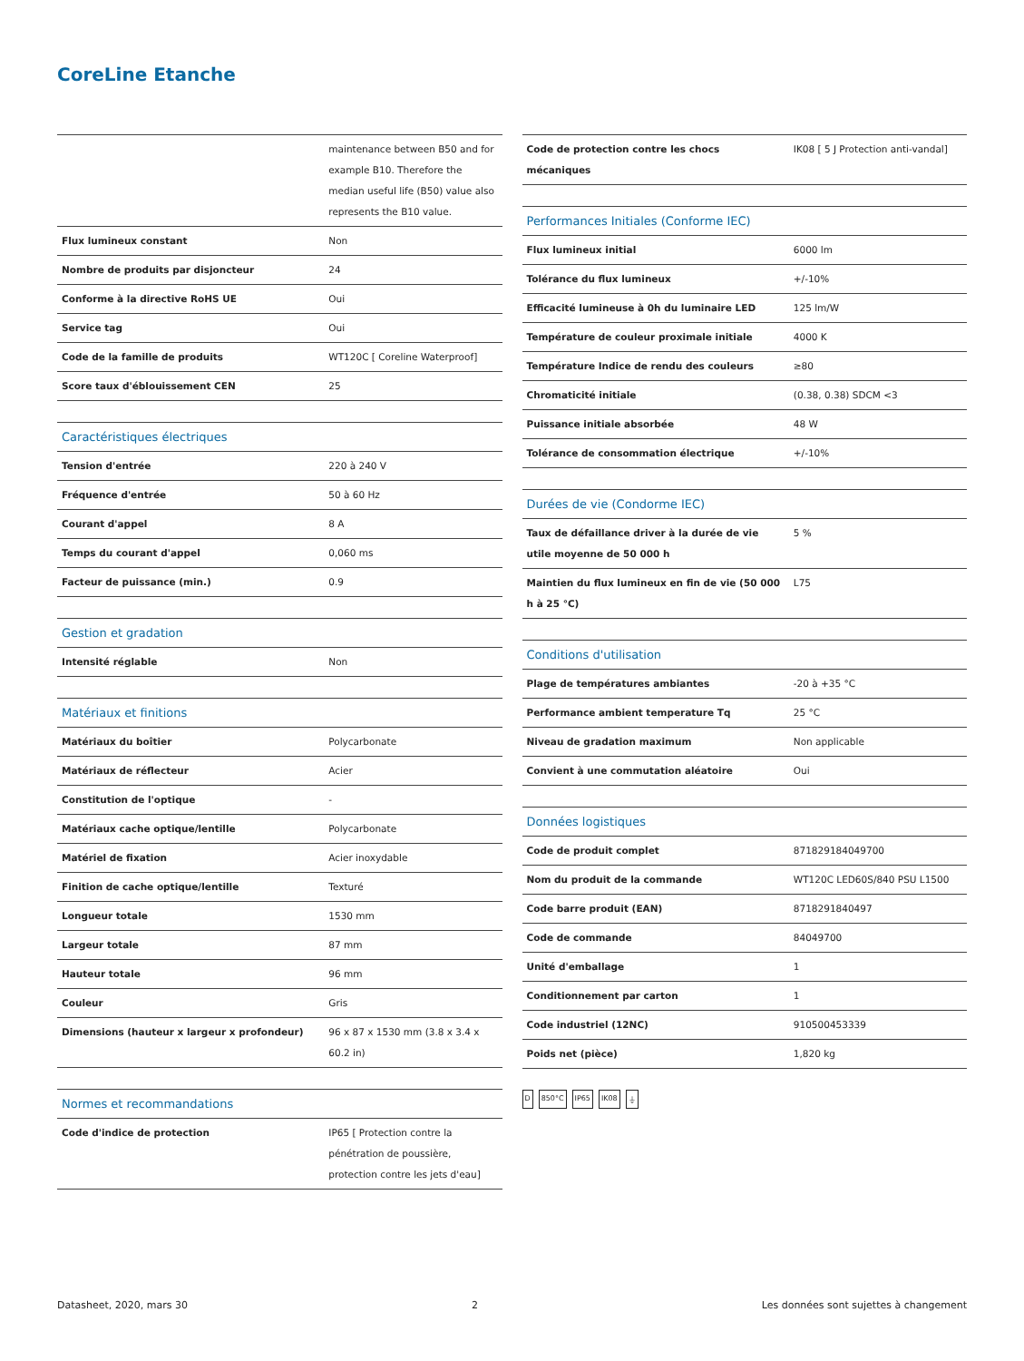CoreLine Etanche
| | maintenance between B50 and for example B10. Therefore the median useful life (B50) value also represents the B10 value. |
| Flux lumineux constant | Non |
| Nombre de produits par disjoncteur | 24 |
| Conforme à la directive RoHS UE | Oui |
| Service tag | Oui |
| Code de la famille de produits | WT120C [ Coreline Waterproof] |
| Score taux d'éblouissement CEN | 25 |
| Caractéristiques électriques | |
| --- | --- |
| Tension d'entrée | 220 à 240 V |
| Fréquence d'entrée | 50 à 60 Hz |
| Courant d'appel | 8 A |
| Temps du courant d'appel | 0,060 ms |
| Facteur de puissance (min.) | 0.9 |
| Gestion et gradation | |
| --- | --- |
| Intensité réglable | Non |
| Matériaux et finitions | |
| --- | --- |
| Matériaux du boîtier | Polycarbonate |
| Matériaux de réflecteur | Acier |
| Constitution de l'optique | - |
| Matériaux cache optique/lentille | Polycarbonate |
| Matériel de fixation | Acier inoxydable |
| Finition de cache optique/lentille | Texturé |
| Longueur totale | 1530 mm |
| Largeur totale | 87 mm |
| Hauteur totale | 96 mm |
| Couleur | Gris |
| Dimensions (hauteur x largeur x profondeur) | 96 x 87 x 1530 mm (3.8 x 3.4 x 60.2 in) |
| Normes et recommandations | |
| --- | --- |
| Code d'indice de protection | IP65 [ Protection contre la pénétration de poussière, protection contre les jets d'eau] |
| Code de protection contre les chocs mécaniques | IK08 [ 5 J Protection anti-vandal] |
| Performances Initiales (Conforme IEC) | |
| --- | --- |
| Flux lumineux initial | 6000 lm |
| Tolérance du flux lumineux | +/-10% |
| Efficacité lumineuse à 0h du luminaire LED | 125 lm/W |
| Température de couleur proximale initiale | 4000 K |
| Température Indice de rendu des couleurs | ≥80 |
| Chromaticité initiale | (0.38, 0.38) SDCM <3 |
| Puissance initiale absorbée | 48 W |
| Tolérance de consommation électrique | +/-10% |
| Durées de vie (Condorme IEC) | |
| --- | --- |
| Taux de défaillance driver à la durée de vie utile moyenne de 50 000 h | 5 % |
| Maintien du flux lumineux en fin de vie (50 000 h à 25 °C) | L75 |
| Conditions d'utilisation | |
| --- | --- |
| Plage de températures ambiantes | -20 à +35 °C |
| Performance ambient temperature Tq | 25 °C |
| Niveau de gradation maximum | Non applicable |
| Convient à une commutation aléatoire | Oui |
| Données logistiques | |
| --- | --- |
| Code de produit complet | 871829184049700 |
| Nom du produit de la commande | WT120C LED60S/840 PSU L1500 |
| Code barre produit (EAN) | 8718291840497 |
| Code de commande | 84049700 |
| Unité d'emballage | 1 |
| Conditionnement par carton | 1 |
| Code industriel (12NC) | 910500453339 |
| Poids net (pièce) | 1,820 kg |
D 850°C IP65 IK08 ⏚
Datasheet, 2020, mars 30 2 Les données sont sujettes à changement